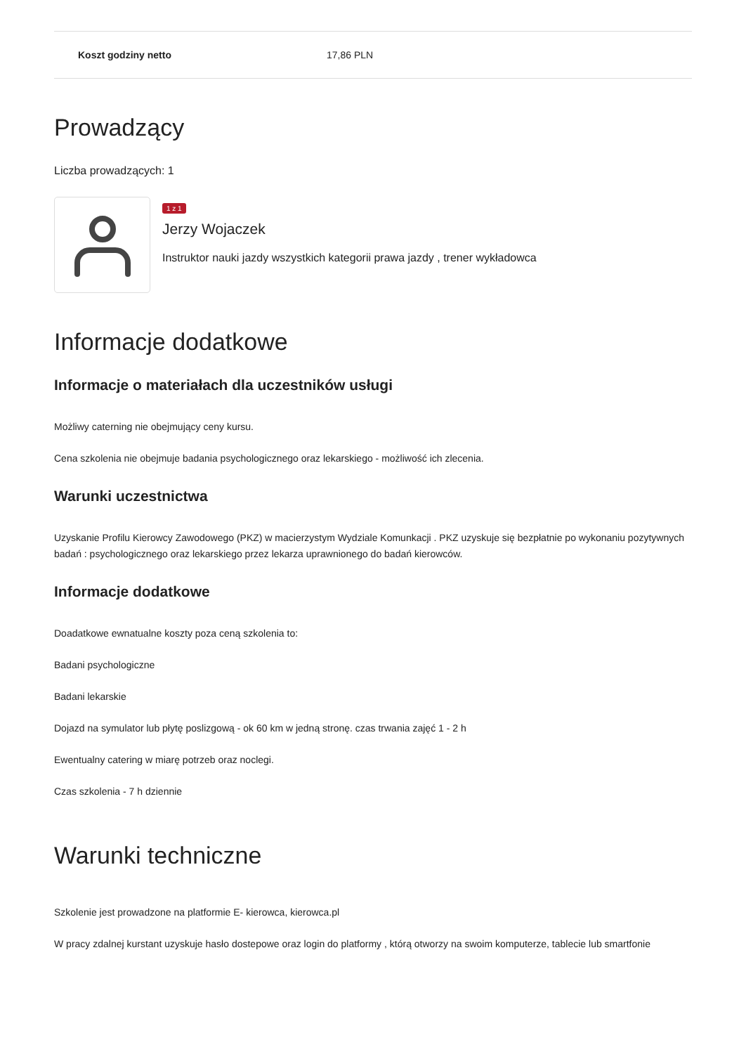| Koszt godziny netto | 17,86 PLN |
Prowadzący
Liczba prowadzących: 1
1 z 1
Jerzy Wojaczek
Instruktor nauki jazdy wszystkich kategorii prawa jazdy , trener wykładowca
Informacje dodatkowe
Informacje o materiałach dla uczestników usługi
Możliwy caterning nie obejmujący ceny kursu.
Cena szkolenia nie obejmuje badania psychologicznego oraz lekarskiego - możliwość ich zlecenia.
Warunki uczestnictwa
Uzyskanie Profilu Kierowcy Zawodowego (PKZ) w macierzystym Wydziale Komunkacji . PKZ uzyskuje się bezpłatnie po wykonaniu pozytywnych badań : psychologicznego oraz lekarskiego przez lekarza uprawnionego do badań kierowców.
Informacje dodatkowe
Doadatkowe ewnatualne koszty poza ceną szkolenia to:
Badani psychologiczne
Badani lekarskie
Dojazd na symulator lub płytę poslizgową - ok 60 km w jedną stronę. czas trwania zajęć 1 - 2 h
Ewentualny catering w miarę potrzeb oraz noclegi.
Czas szkolenia - 7 h dziennie
Warunki techniczne
Szkolenie jest prowadzone na platformie E- kierowca, kierowca.pl
W pracy zdalnej kurstant uzyskuje hasło dostepowe oraz login do platformy , którą otworzy na swoim komputerze, tablecie lub smartfonie